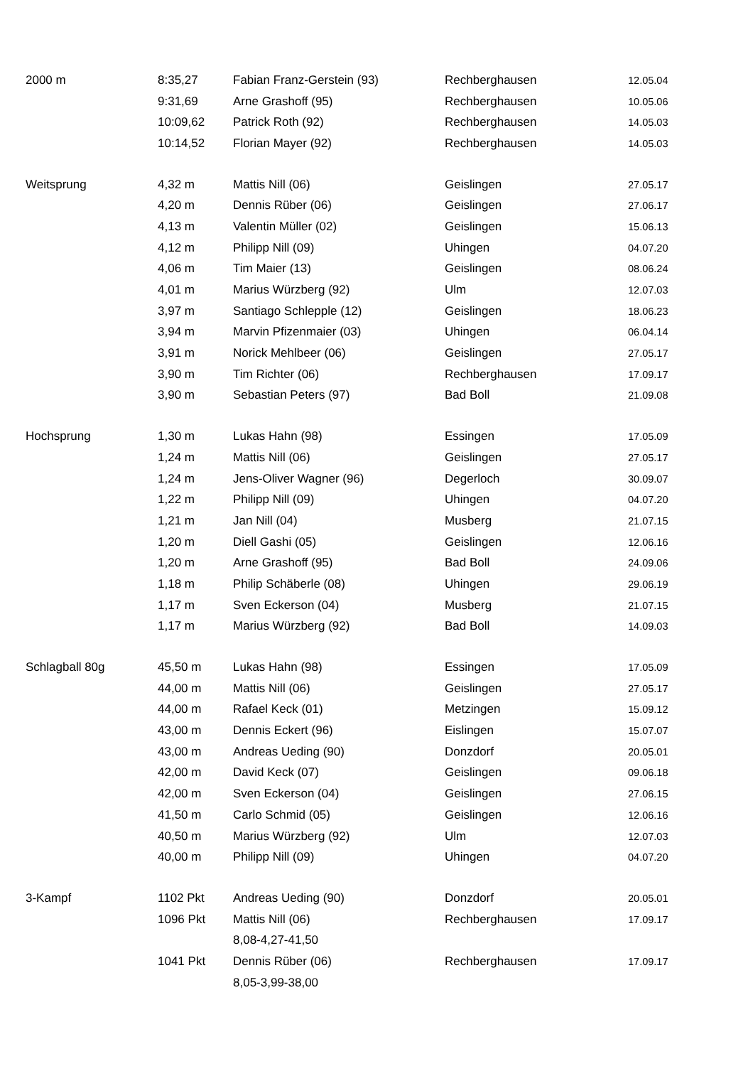| 2000 m | 8:35,27 | Fabian Franz-Gerstein (93) | Rechberghausen | 12.05.04 |
| | 9:31,69 | Arne Grashoff (95) | Rechberghausen | 10.05.06 |
| | 10:09,62 | Patrick Roth (92) | Rechberghausen | 14.05.03 |
| | 10:14,52 | Florian Mayer (92) | Rechberghausen | 14.05.03 |
| Weitsprung | 4,32 m | Mattis Nill (06) | Geislingen | 27.05.17 |
| | 4,20 m | Dennis Rüber (06) | Geislingen | 27.06.17 |
| | 4,13 m | Valentin Müller (02) | Geislingen | 15.06.13 |
| | 4,12 m | Philipp Nill (09) | Uhingen | 04.07.20 |
| | 4,06 m | Tim Maier (13) | Geislingen | 08.06.24 |
| | 4,01 m | Marius Würzberg (92) | Ulm | 12.07.03 |
| | 3,97 m | Santiago Schlepple (12) | Geislingen | 18.06.23 |
| | 3,94 m | Marvin Pfizenmaier (03) | Uhingen | 06.04.14 |
| | 3,91 m | Norick Mehlbeer (06) | Geislingen | 27.05.17 |
| | 3,90 m | Tim Richter (06) | Rechberghausen | 17.09.17 |
| | 3,90 m | Sebastian Peters (97) | Bad Boll | 21.09.08 |
| Hochsprung | 1,30 m | Lukas Hahn (98) | Essingen | 17.05.09 |
| | 1,24 m | Mattis Nill (06) | Geislingen | 27.05.17 |
| | 1,24 m | Jens-Oliver Wagner (96) | Degerloch | 30.09.07 |
| | 1,22 m | Philipp Nill (09) | Uhingen | 04.07.20 |
| | 1,21 m | Jan Nill (04) | Musberg | 21.07.15 |
| | 1,20 m | Diell Gashi (05) | Geislingen | 12.06.16 |
| | 1,20 m | Arne Grashoff (95) | Bad Boll | 24.09.06 |
| | 1,18 m | Philip Schäberle (08) | Uhingen | 29.06.19 |
| | 1,17 m | Sven Eckerson (04) | Musberg | 21.07.15 |
| | 1,17 m | Marius Würzberg (92) | Bad Boll | 14.09.03 |
| Schlagball 80g | 45,50 m | Lukas Hahn (98) | Essingen | 17.05.09 |
| | 44,00 m | Mattis Nill (06) | Geislingen | 27.05.17 |
| | 44,00 m | Rafael Keck (01) | Metzingen | 15.09.12 |
| | 43,00 m | Dennis Eckert (96) | Eislingen | 15.07.07 |
| | 43,00 m | Andreas Ueding (90) | Donzdorf | 20.05.01 |
| | 42,00 m | David Keck (07) | Geislingen | 09.06.18 |
| | 42,00 m | Sven Eckerson (04) | Geislingen | 27.06.15 |
| | 41,50 m | Carlo Schmid (05) | Geislingen | 12.06.16 |
| | 40,50 m | Marius Würzberg (92) | Ulm | 12.07.03 |
| | 40,00 m | Philipp Nill (09) | Uhingen | 04.07.20 |
| 3-Kampf | 1102 Pkt | Andreas Ueding (90) | Donzdorf | 20.05.01 |
| | 1096 Pkt | Mattis Nill (06) | Rechberghausen | 17.09.17 |
| | | 8,08-4,27-41,50 | | |
| | 1041 Pkt | Dennis Rüber (06) | Rechberghausen | 17.09.17 |
| | | 8,05-3,99-38,00 | | |